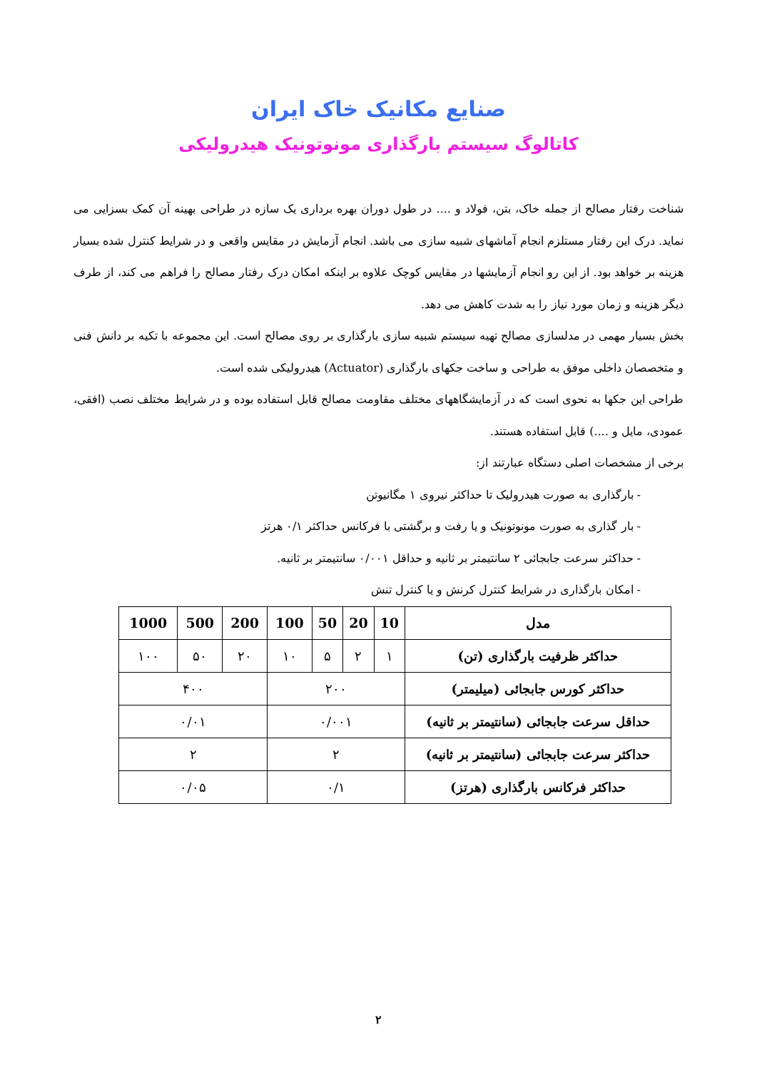صنایع مکانیک خاک ایران
کاتالوگ سیستم بارگذاری مونوتونیک هیدرولیکی
شناخت رفتار مصالح از جمله خاک، بتن، فولاد و .... در طول دوران بهره برداری یک سازه در طراحی بهینه آن کمک بسزایی می نماید. درک این رفتار مستلزم انجام آماشهای شبیه سازی می باشد. انجام آزمایش در مقایس واقعی و در شرایط کنترل شده بسیار هزینه بر خواهد بود. از این رو انجام آزمایشها در مقایس کوچک علاوه بر اینکه امکان درک رفتار مصالح را فراهم می کند، از طرف دیگر هزینه و زمان مورد نیاز را به شدت کاهش می دهد.
بخش بسیار مهمی در مدلسازی مصالح تهیه سیستم شبیه سازی بارگذاری بر روی مصالح است. این مجموعه با تکیه بر دانش فنی و متخصصان داخلی موفق به طراحی و ساخت جکهای بارگذاری (Actuator) هیدرولیکی شده است.
طراحی این جکها به نحوی است که در آزمایشگاههای مختلف مقاومت مصالح قابل استفاده بوده و در شرایط مختلف نصب (افقی، عمودی، مایل و ....) قابل استفاده هستند.
برخی از مشخصات اصلی دستگاه عبارتند از:
- بارگذاری به صورت هیدرولیک تا حداکثر نیروی ۱ مگانیوتن
- بار گذاری به صورت مونوتونیک و یا رفت و برگشتی با فرکانس حداکثر ۰/۱ هرتز
- حداکثر سرعت جابجائی ۲ سانتیمتر بر ثانیه و حداقل ۰/۰۰۱ سانتیمتر بر ثانیه.
- امکان بارگذاری در شرایط کنترل کرنش و یا کنترل تنش
| مدل | 10 | 20 | 50 | 100 | 200 | 500 | 1000 |
| --- | --- | --- | --- | --- | --- | --- | --- |
| حداکثر ظرفیت بارگذاری (تن) | ۱ | ۲ | ۵ | ۱۰ | ۲۰ | ۵۰ | ۱۰۰ |
| حداکثر کورس جابجائی (میلیمتر) | ۲۰۰ | | | | ۴۰۰ | | |
| حداقل سرعت جابجائی (سانتیمتر بر ثانیه) | ۰/۰۰۱ | | | | ۰/۰۱ | | |
| حداکثر سرعت جابجائی (سانتیمتر بر ثانیه) | ۲ | | | | ۲ | | |
| حداکثر فرکانس بارگذاری (هرتز) | ۰/۱ | | | | ۰/۰۵ | | |
۲